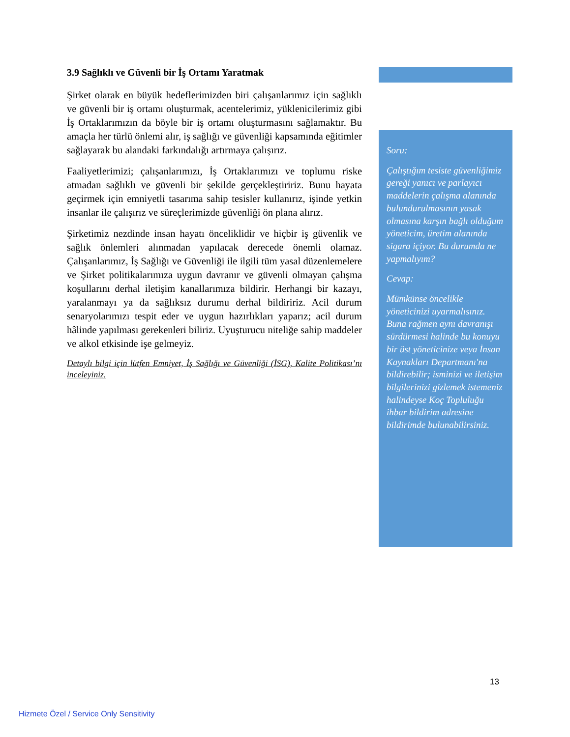3.9 Sağlıklı ve Güvenli bir İş Ortamı Yaratmak
Şirket olarak en büyük hedeflerimizden biri çalışanlarımız için sağlıklı ve güvenli bir iş ortamı oluşturmak, acentelerimiz, yüklenicilerimiz gibi İş Ortaklarımızın da böyle bir iş ortamı oluşturmasını sağlamaktır. Bu amaçla her türlü önlemi alır, iş sağlığı ve güvenliği kapsamında eğitimler sağlayarak bu alandaki farkındalığı artırmaya çalışırız.
Faaliyetlerimizi; çalışanlarımızı, İş Ortaklarımızı ve toplumu riske atmadan sağlıklı ve güvenli bir şekilde gerçekleştiririz. Bunu hayata geçirmek için emniyetli tasarıma sahip tesisler kullanırız, işinde yetkin insanlar ile çalışırız ve süreçlerimizde güvenliği ön plana alırız.
Şirketimiz nezdinde insan hayatı önceliklidir ve hiçbir iş güvenlik ve sağlık önlemleri alınmadan yapılacak derecede önemli olamaz. Çalışanlarımız, İş Sağlığı ve Güvenliği ile ilgili tüm yasal düzenlemelere ve Şirket politikalarımıza uygun davranır ve güvenli olmayan çalışma koşullarını derhal iletişim kanallarımıza bildirir. Herhangi bir kazayı, yaralanmayı ya da sağlıksız durumu derhal bildiririz. Acil durum senaryolarımızı tespit eder ve uygun hazırlıkları yaparız; acil durum hâlinde yapılması gerekenleri biliriz. Uyuşturucu niteliğe sahip maddeler ve alkol etkisinde işe gelmeyiz.
Detaylı bilgi için lütfen Emniyet, İş Sağlığı ve Güvenliği (İSG), Kalite Politikası’nı inceleyiniz.
Soru:
Çalıştığım tesiste güvenliğimiz gereği yanıcı ve parlayıcı maddelerin çalışma alanında bulundurulmasının yasak olmasına karşın bağlı olduğum yöneticim, üretim alanında sigara içiyor. Bu durumda ne yapmalıyım?
Cevap:
Mümkünse öncelikle yöneticinizi uyarmalısınız. Buna rağmen aynı davranışı sürdürmesi halinde bu konuyu bir üst yöneticinize veya İnsan Kaynakları Departmanı'na bildirebilir; isminizi ve iletişim bilgilerinizi gizlemek istemeniz halindeyse Koç Topluluğu ihbar bildirim adresine bildirimde bulunabilirsiniz.
13
Hizmete Özel / Service Only Sensitivity